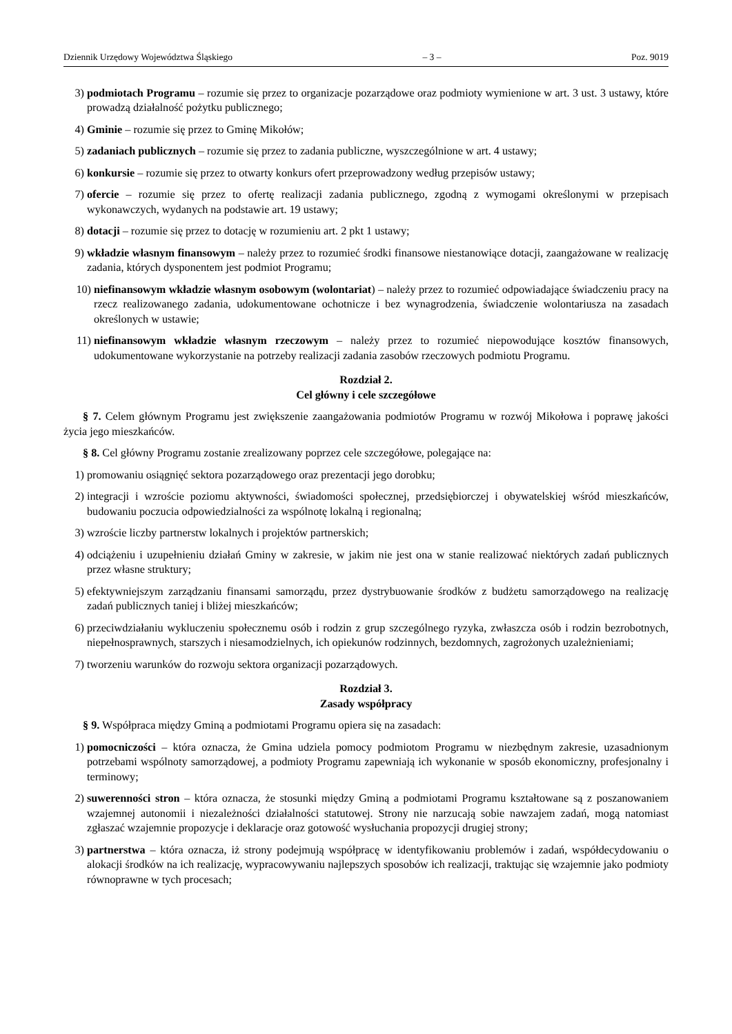Dziennik Urzędowy Województwa Śląskiego – 3 – Poz. 9019
3) podmiotach Programu – rozumie się przez to organizacje pozarządowe oraz podmioty wymienione w art. 3 ust. 3 ustawy, które prowadzą działalność pożytku publicznego;
4) Gminie – rozumie się przez to Gminę Mikołów;
5) zadaniach publicznych – rozumie się przez to zadania publiczne, wyszczególnione w art. 4 ustawy;
6) konkursie – rozumie się przez to otwarty konkurs ofert przeprowadzony według przepisów ustawy;
7) ofercie – rozumie się przez to ofertę realizacji zadania publicznego, zgodną z wymogami określonymi w przepisach wykonawczych, wydanych na podstawie art. 19 ustawy;
8) dotacji – rozumie się przez to dotację w rozumieniu art. 2 pkt 1 ustawy;
9) wkładzie własnym finansowym – należy przez to rozumieć środki finansowe niestanowiące dotacji, zaangażowane w realizację zadania, których dysponentem jest podmiot Programu;
10) niefinansowym wkładzie własnym osobowym (wolontariat) – należy przez to rozumieć odpowiadające świadczeniu pracy na rzecz realizowanego zadania, udokumentowane ochotnicze i bez wynagrodzenia, świadczenie wolontariusza na zasadach określonych w ustawie;
11) niefinansowym wkładzie własnym rzeczowym – należy przez to rozumieć niepowodujące kosztów finansowych, udokumentowane wykorzystanie na potrzeby realizacji zadania zasobów rzeczowych podmiotu Programu.
Rozdział 2.
Cel główny i cele szczegółowe
§ 7. Celem głównym Programu jest zwiększenie zaangażowania podmiotów Programu w rozwój Mikołowa i poprawę jakości życia jego mieszkańców.
§ 8. Cel główny Programu zostanie zrealizowany poprzez cele szczegółowe, polegające na:
1) promowaniu osiągnięć sektora pozarządowego oraz prezentacji jego dorobku;
2) integracji i wzroście poziomu aktywności, świadomości społecznej, przedsiębiorczej i obywatelskiej wśród mieszkańców, budowaniu poczucia odpowiedzialności za wspólnotę lokalną i regionalną;
3) wzroście liczby partnerstw lokalnych i projektów partnerskich;
4) odciążeniu i uzupełnieniu działań Gminy w zakresie, w jakim nie jest ona w stanie realizować niektórych zadań publicznych przez własne struktury;
5) efektywniejszym zarządzaniu finansami samorządu, przez dystrybuowanie środków z budżetu samorządowego na realizację zadań publicznych taniej i bliżej mieszkańców;
6) przeciwdziałaniu wykluczeniu społecznemu osób i rodzin z grup szczególnego ryzyka, zwłaszcza osób i rodzin bezrobotnych, niepełnosprawnych, starszych i niesamodzielnych, ich opiekunów rodzinnych, bezdomnych, zagrożonych uzależnieniami;
7) tworzeniu warunków do rozwoju sektora organizacji pozarządowych.
Rozdział 3.
Zasady współpracy
§ 9. Współpraca między Gminą a podmiotami Programu opiera się na zasadach:
1) pomocniczości – która oznacza, że Gmina udziela pomocy podmiotom Programu w niezbędnym zakresie, uzasadnionym potrzebami wspólnoty samorządowej, a podmioty Programu zapewniają ich wykonanie w sposób ekonomiczny, profesjonalny i terminowy;
2) suwerenności stron – która oznacza, że stosunki między Gminą a podmiotami Programu kształtowane są z poszanowaniem wzajemnej autonomii i niezależności działalności statutowej. Strony nie narzucają sobie nawzajem zadań, mogą natomiast zgłaszać wzajemnie propozycje i deklaracje oraz gotowość wysłuchania propozycji drugiej strony;
3) partnerstwa – która oznacza, iż strony podejmują współpracę w identyfikowaniu problemów i zadań, współdecydowaniu o alokacji środków na ich realizację, wypracowywaniu najlepszych sposobów ich realizacji, traktując się wzajemnie jako podmioty równoprawne w tych procesach;